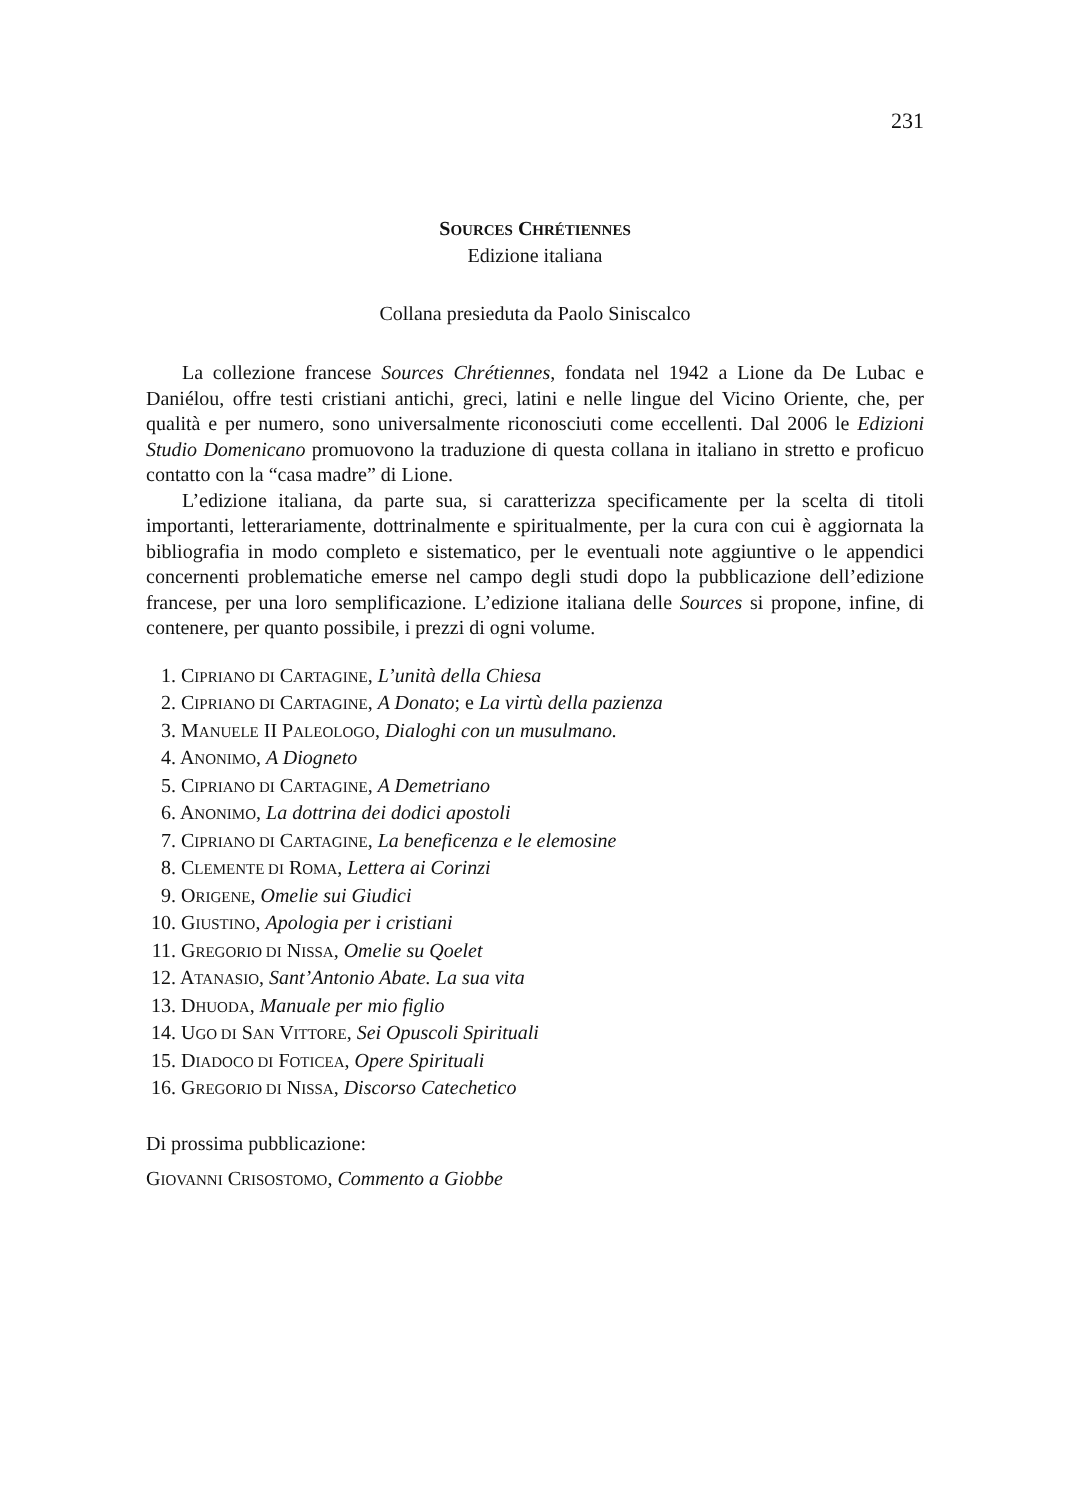231
SOURCES CHRÉTIENNES
Edizione italiana
Collana presieduta da Paolo Siniscalco
La collezione francese Sources Chrétiennes, fondata nel 1942 a Lione da De Lubac e Daniélou, offre testi cristiani antichi, greci, latini e nelle lingue del Vicino Oriente, che, per qualità e per numero, sono universalmente riconosciuti come eccellenti. Dal 2006 le Edizioni Studio Domenicano promuovono la traduzione di questa collana in italiano in stretto e proficuo contatto con la “casa madre” di Lione.
L’edizione italiana, da parte sua, si caratterizza specificamente per la scelta di titoli importanti, letterariamente, dottrinalmente e spiritualmente, per la cura con cui è aggiornata la bibliografia in modo completo e sistematico, per le eventuali note aggiuntive o le appendici concernenti problematiche emerse nel campo degli studi dopo la pubblicazione dell’edizione francese, per una loro semplificazione. L’edizione italiana delle Sources si propone, infine, di contenere, per quanto possibile, i prezzi di ogni volume.
1. CIPRIANO DI CARTAGINE, L’unità della Chiesa
2. CIPRIANO DI CARTAGINE, A Donato; e La virtù della pazienza
3. MANUELE II PALEOLOGO, Dialoghi con un musulmano.
4. ANONIMO, A Diogneto
5. CIPRIANO DI CARTAGINE, A Demetriano
6. ANONIMO, La dottrina dei dodici apostoli
7. CIPRIANO DI CARTAGINE, La beneficenza e le elemosine
8. CLEMENTE DI ROMA, Lettera ai Corinzi
9. ORIGENE, Omelie sui Giudici
10. GIUSTINO, Apologia per i cristiani
11. GREGORIO DI NISSA, Omelie su Qoelet
12. ATANASIO, Sant’Antonio Abate. La sua vita
13. DHUODA, Manuale per mio figlio
14. UGO DI SAN VITTORE, Sei Opuscoli Spirituali
15. DIADOCO DI FOTICEA, Opere Spirituali
16. GREGORIO DI NISSA, Discorso Catechetico
Di prossima pubblicazione:
GIOVANNI CRISOSTOMO, Commento a Giobbe